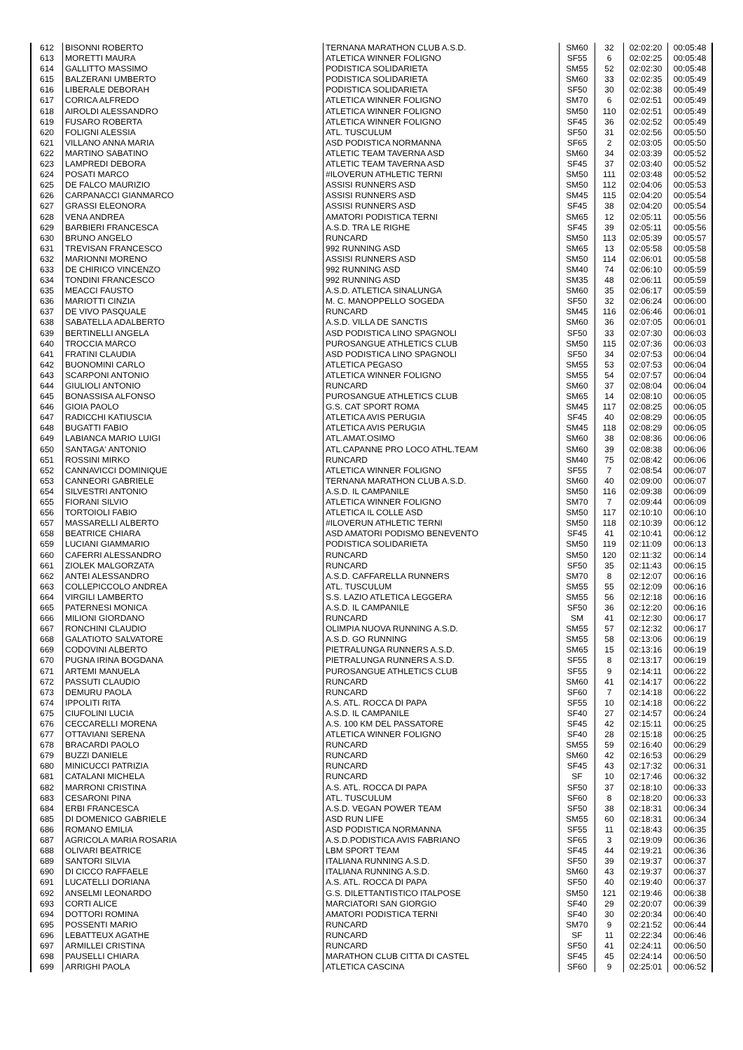| 612 | BISONNI ROBERTO | TERNANA MARATHON CLUB A.S.D. | SM60 | 32 | 02:02:20 | 00:05:48 |
| 613 | MORETTI MAURA | ATLETICA WINNER FOLIGNO | SF55 | 6 | 02:02:25 | 00:05:48 |
| 614 | GALLITTO MASSIMO | PODISTICA SOLIDARIETA | SM55 | 52 | 02:02:30 | 00:05:48 |
| 615 | BALZERANI UMBERTO | PODISTICA SOLIDARIETA | SM60 | 33 | 02:02:35 | 00:05:49 |
| 616 | LIBERALE DEBORAH | PODISTICA SOLIDARIETA | SF50 | 30 | 02:02:38 | 00:05:49 |
| 617 | CORICA ALFREDO | ATLETICA WINNER FOLIGNO | SM70 | 6 | 02:02:51 | 00:05:49 |
| 618 | AIROLDI ALESSANDRO | ATLETICA WINNER FOLIGNO | SM50 | 110 | 02:02:51 | 00:05:49 |
| 619 | FUSARO ROBERTA | ATLETICA WINNER FOLIGNO | SF45 | 36 | 02:02:52 | 00:05:49 |
| 620 | FOLIGNI ALESSIA | ATL. TUSCULUM | SF50 | 31 | 02:02:56 | 00:05:50 |
| 621 | VILLANO ANNA MARIA | ASD PODISTICA NORMANNA | SF65 | 2 | 02:03:05 | 00:05:50 |
| 622 | MARTINO SABATINO | ATLETIC TEAM TAVERNA ASD | SM60 | 34 | 02:03:39 | 00:05:52 |
| 623 | LAMPREDI DEBORA | ATLETIC TEAM TAVERNA ASD | SF45 | 37 | 02:03:40 | 00:05:52 |
| 624 | POSATI MARCO | #ILOVERUN ATHLETIC TERNI | SM50 | 111 | 02:03:48 | 00:05:52 |
| 625 | DE FALCO MAURIZIO | ASSISI RUNNERS ASD | SM50 | 112 | 02:04:06 | 00:05:53 |
| 626 | CARPANACCI GIANMARCO | ASSISI RUNNERS ASD | SM45 | 115 | 02:04:20 | 00:05:54 |
| 627 | GRASSI ELEONORA | ASSISI RUNNERS ASD | SF45 | 38 | 02:04:20 | 00:05:54 |
| 628 | VENA ANDREA | AMATORI PODISTICA TERNI | SM65 | 12 | 02:05:11 | 00:05:56 |
| 629 | BARBIERI FRANCESCA | A.S.D. TRA LE RIGHE | SF45 | 39 | 02:05:11 | 00:05:56 |
| 630 | BRUNO ANGELO | RUNCARD | SM50 | 113 | 02:05:39 | 00:05:57 |
| 631 | TREVISAN FRANCESCO | 992 RUNNING ASD | SM65 | 13 | 02:05:58 | 00:05:58 |
| 632 | MARIONNI MORENO | ASSISI RUNNERS ASD | SM50 | 114 | 02:06:01 | 00:05:58 |
| 633 | DE CHIRICO VINCENZO | 992 RUNNING ASD | SM40 | 74 | 02:06:10 | 00:05:59 |
| 634 | TONDINI FRANCESCO | 992 RUNNING ASD | SM35 | 48 | 02:06:11 | 00:05:59 |
| 635 | MEACCI FAUSTO | A.S.D. ATLETICA SINALUNGA | SM60 | 35 | 02:06:17 | 00:05:59 |
| 636 | MARIOTTI CINZIA | M. C. MANOPPELLO SOGEDA | SF50 | 32 | 02:06:24 | 00:06:00 |
| 637 | DE VIVO PASQUALE | RUNCARD | SM45 | 116 | 02:06:46 | 00:06:01 |
| 638 | SABATELLA ADALBERTO | A.S.D. VILLA DE SANCTIS | SM60 | 36 | 02:07:05 | 00:06:01 |
| 639 | BERTINELLI ANGELA | ASD PODISTICA LINO SPAGNOLI | SF50 | 33 | 02:07:30 | 00:06:03 |
| 640 | TROCCIA MARCO | PUROSANGUE ATHLETICS CLUB | SM50 | 115 | 02:07:36 | 00:06:03 |
| 641 | FRATINI CLAUDIA | ASD PODISTICA LINO SPAGNOLI | SF50 | 34 | 02:07:53 | 00:06:04 |
| 642 | BUONOMINI CARLO | ATLETICA PEGASO | SM55 | 53 | 02:07:53 | 00:06:04 |
| 643 | SCARPONI ANTONIO | ATLETICA WINNER FOLIGNO | SM55 | 54 | 02:07:57 | 00:06:04 |
| 644 | GIULIOLI ANTONIO | RUNCARD | SM60 | 37 | 02:08:04 | 00:06:04 |
| 645 | BONASSISA ALFONSO | PUROSANGUE ATHLETICS CLUB | SM65 | 14 | 02:08:10 | 00:06:05 |
| 646 | GIOIA PAOLO | G.S. CAT SPORT ROMA | SM45 | 117 | 02:08:25 | 00:06:05 |
| 647 | RADICCHI KATIUSCIA | ATLETICA AVIS PERUGIA | SF45 | 40 | 02:08:29 | 00:06:05 |
| 648 | BUGATTI FABIO | ATLETICA AVIS PERUGIA | SM45 | 118 | 02:08:29 | 00:06:05 |
| 649 | LABIANCA MARIO LUIGI | ATL.AMAT.OSIMO | SM60 | 38 | 02:08:36 | 00:06:06 |
| 650 | SANTAGA' ANTONIO | ATL.CAPANNE PRO LOCO ATHL.TEAM | SM60 | 39 | 02:08:38 | 00:06:06 |
| 651 | ROSSINI MIRKO | RUNCARD | SM40 | 75 | 02:08:42 | 00:06:06 |
| 652 | CANNAVICCI DOMINIQUE | ATLETICA WINNER FOLIGNO | SF55 | 7 | 02:08:54 | 00:06:07 |
| 653 | CANNEORI GABRIELE | TERNANA MARATHON CLUB A.S.D. | SM60 | 40 | 02:09:00 | 00:06:07 |
| 654 | SILVESTRI ANTONIO | A.S.D. IL CAMPANILE | SM50 | 116 | 02:09:38 | 00:06:09 |
| 655 | FIORANI SILVIO | ATLETICA WINNER FOLIGNO | SM70 | 7 | 02:09:44 | 00:06:09 |
| 656 | TORTOIOLI FABIO | ATLETICA IL COLLE ASD | SM50 | 117 | 02:10:10 | 00:06:10 |
| 657 | MASSARELLI ALBERTO | #ILOVERUN ATHLETIC TERNI | SM50 | 118 | 02:10:39 | 00:06:12 |
| 658 | BEATRICE CHIARA | ASD AMATORI PODISMO BENEVENTO | SF45 | 41 | 02:10:41 | 00:06:12 |
| 659 | LUCIANI GIAMMARIO | PODISTICA SOLIDARIETA | SM50 | 119 | 02:11:09 | 00:06:13 |
| 660 | CAFERRI ALESSANDRO | RUNCARD | SM50 | 120 | 02:11:32 | 00:06:14 |
| 661 | ZIOLEK MALGORZATA | RUNCARD | SF50 | 35 | 02:11:43 | 00:06:15 |
| 662 | ANTEI ALESSANDRO | A.S.D. CAFFARELLA RUNNERS | SM70 | 8 | 02:12:07 | 00:06:16 |
| 663 | COLLEPICCOLO ANDREA | ATL. TUSCULUM | SM55 | 55 | 02:12:09 | 00:06:16 |
| 664 | VIRGILI LAMBERTO | S.S. LAZIO ATLETICA LEGGERA | SM55 | 56 | 02:12:18 | 00:06:16 |
| 665 | PATERNESI MONICA | A.S.D. IL CAMPANILE | SF50 | 36 | 02:12:20 | 00:06:16 |
| 666 | MILIONI GIORDANO | RUNCARD | SM | 41 | 02:12:30 | 00:06:17 |
| 667 | RONCHINI CLAUDIO | OLIMPIA NUOVA RUNNING A.S.D. | SM55 | 57 | 02:12:32 | 00:06:17 |
| 668 | GALATIOTO SALVATORE | A.S.D. GO RUNNING | SM55 | 58 | 02:13:06 | 00:06:19 |
| 669 | CODOVINI ALBERTO | PIETRALUNGA RUNNERS A.S.D. | SM65 | 15 | 02:13:16 | 00:06:19 |
| 670 | PUGNA IRINA BOGDANA | PIETRALUNGA RUNNERS A.S.D. | SF55 | 8 | 02:13:17 | 00:06:19 |
| 671 | ARTEMI MANUELA | PUROSANGUE ATHLETICS CLUB | SF55 | 9 | 02:14:11 | 00:06:22 |
| 672 | PASSUTI CLAUDIO | RUNCARD | SM60 | 41 | 02:14:17 | 00:06:22 |
| 673 | DEMURU PAOLA | RUNCARD | SF60 | 7 | 02:14:18 | 00:06:22 |
| 674 | IPPOLITI RITA | A.S. ATL. ROCCA DI PAPA | SF55 | 10 | 02:14:18 | 00:06:22 |
| 675 | CIUFOLINI LUCIA | A.S.D. IL CAMPANILE | SF40 | 27 | 02:14:57 | 00:06:24 |
| 676 | CECCARELLI MORENA | A.S. 100 KM DEL PASSATORE | SF45 | 42 | 02:15:11 | 00:06:25 |
| 677 | OTTAVIANI SERENA | ATLETICA WINNER FOLIGNO | SF40 | 28 | 02:15:18 | 00:06:25 |
| 678 | BRACARDI PAOLO | RUNCARD | SM55 | 59 | 02:16:40 | 00:06:29 |
| 679 | BUZZI DANIELE | RUNCARD | SM60 | 42 | 02:16:53 | 00:06:29 |
| 680 | MINICUCCI PATRIZIA | RUNCARD | SF45 | 43 | 02:17:32 | 00:06:31 |
| 681 | CATALANI MICHELA | RUNCARD | SF | 10 | 02:17:46 | 00:06:32 |
| 682 | MARRONI CRISTINA | A.S. ATL. ROCCA DI PAPA | SF50 | 37 | 02:18:10 | 00:06:33 |
| 683 | CESARONI PINA | ATL. TUSCULUM | SF60 | 8 | 02:18:20 | 00:06:33 |
| 684 | ERBI FRANCESCA | A.S.D. VEGAN POWER TEAM | SF50 | 38 | 02:18:31 | 00:06:34 |
| 685 | DI DOMENICO GABRIELE | ASD RUN LIFE | SM55 | 60 | 02:18:31 | 00:06:34 |
| 686 | ROMANO EMILIA | ASD PODISTICA NORMANNA | SF55 | 11 | 02:18:43 | 00:06:35 |
| 687 | AGRICOLA MARIA ROSARIA | A.S.D.PODISTICA AVIS FABRIANO | SF65 | 3 | 02:19:09 | 00:06:36 |
| 688 | OLIVARI BEATRICE | LBM SPORT TEAM | SF45 | 44 | 02:19:21 | 00:06:36 |
| 689 | SANTORI SILVIA | ITALIANA RUNNING A.S.D. | SF50 | 39 | 02:19:37 | 00:06:37 |
| 690 | DI CICCO RAFFAELE | ITALIANA RUNNING A.S.D. | SM60 | 43 | 02:19:37 | 00:06:37 |
| 691 | LUCATELLI DORIANA | A.S. ATL. ROCCA DI PAPA | SF50 | 40 | 02:19:40 | 00:06:37 |
| 692 | ANSELMI LEONARDO | G.S. DILETTANTISTICO ITALPOSE | SM50 | 121 | 02:19:46 | 00:06:38 |
| 693 | CORTI ALICE | MARCIATORI SAN GIORGIO | SF40 | 29 | 02:20:07 | 00:06:39 |
| 694 | DOTTORI ROMINA | AMATORI PODISTICA TERNI | SF40 | 30 | 02:20:34 | 00:06:40 |
| 695 | POSSENTI MARIO | RUNCARD | SM70 | 9 | 02:21:52 | 00:06:44 |
| 696 | LEBATTEUX AGATHE | RUNCARD | SF | 11 | 02:22:34 | 00:06:46 |
| 697 | ARMILLEI CRISTINA | RUNCARD | SF50 | 41 | 02:24:11 | 00:06:50 |
| 698 | PAUSELLI CHIARA | MARATHON CLUB CITTA DI CASTEL | SF45 | 45 | 02:24:14 | 00:06:50 |
| 699 | ARRIGHI PAOLA | ATLETICA CASCINA | SF60 | 9 | 02:25:01 | 00:06:52 |